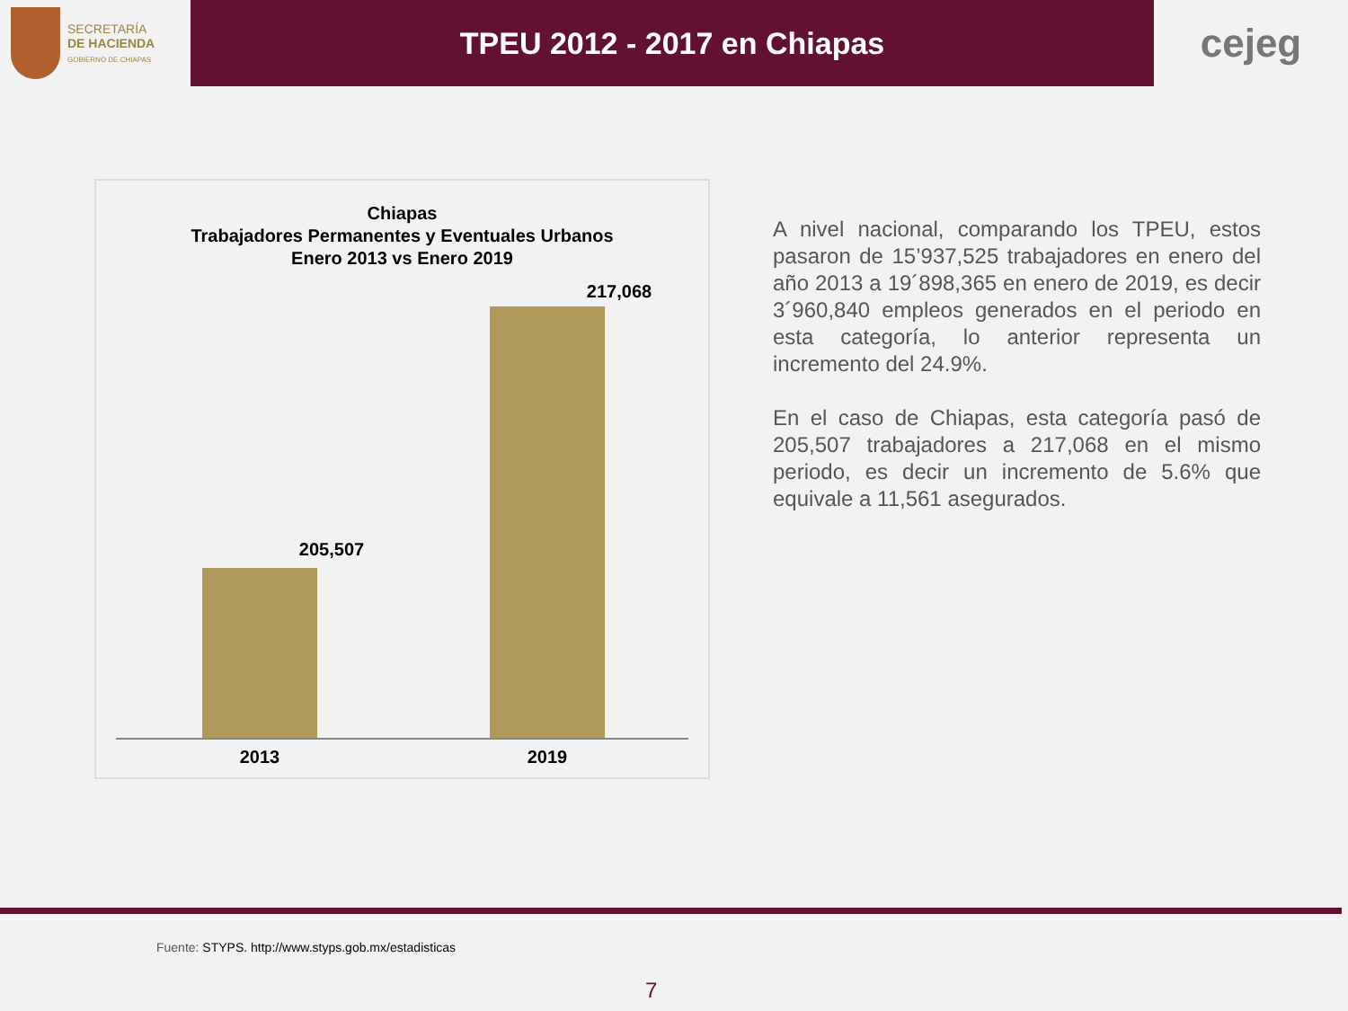SECRETARÍA
DE HACIENDA
GOBIERNO DE CHIAPAS
TPEU 2012 - 2017 en Chiapas
cejeg
Chiapas
Trabajadores Permanentes y Eventuales Urbanos
Enero 2013 vs Enero 2019
217,068
205,507
2013 2019
A nivel nacional, comparando los TPEU, estos pasaron de 15’937,525 trabajadores en enero del año 2013 a 19´898,365 en enero de 2019, es decir 3´960,840 empleos generados en el periodo en esta categoría, lo anterior representa un incremento del 24.9%.
En el caso de Chiapas, esta categoría pasó de 205,507 trabajadores a 217,068 en el mismo periodo, es decir un incremento de 5.6% que equivale a 11,561 asegurados.
Fuente: STYPS. http://www.styps.gob.mx/estadisticas
7